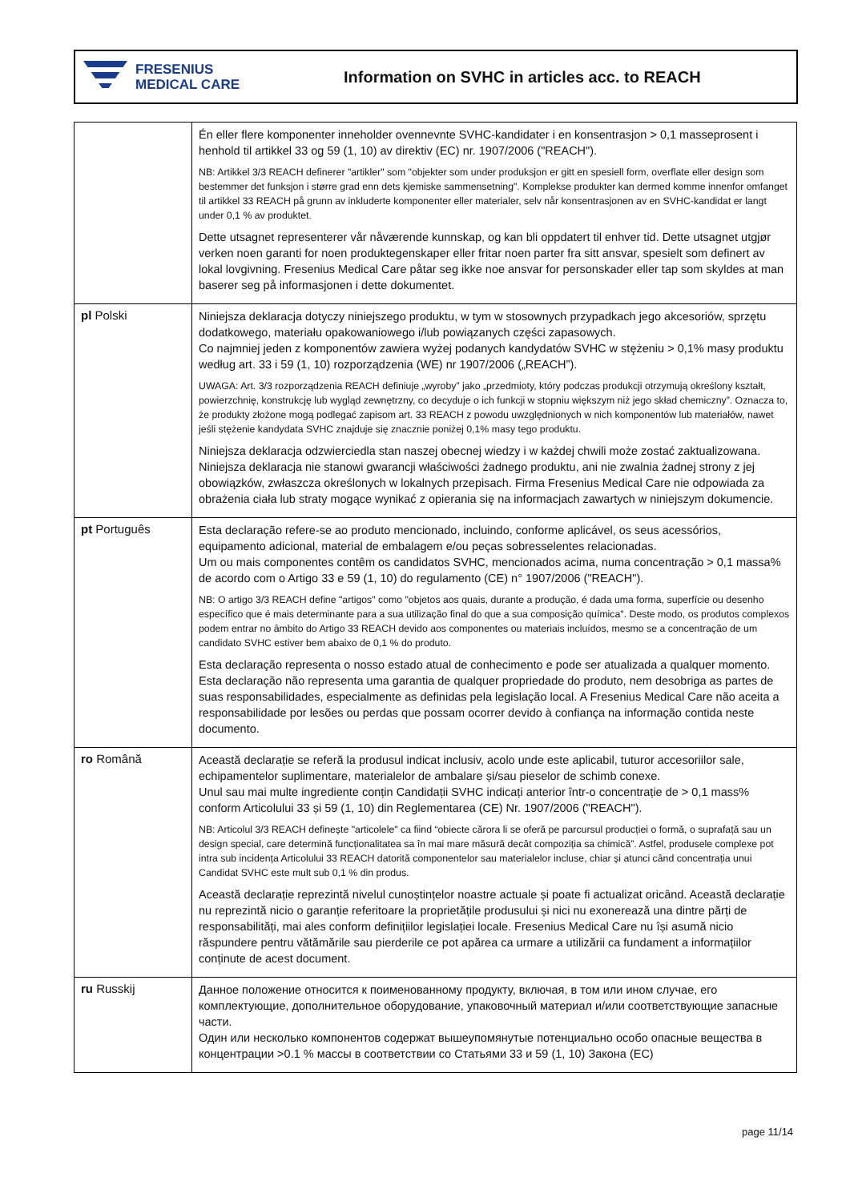FRESENIUS
MEDICAL CARE
Information on SVHC in articles acc. to REACH
| | Én eller flere komponenter inneholder ovennevnte SVHC-kandidater i en konsentrasjon > 0,1 masseprosent i henhold til artikkel 33 og 59 (1, 10) av direktiv (EC) nr. 1907/2006 ("REACH"). NB: Artikkel 3/3 REACH definerer "artikler" som "objekter som under produksjon er gitt en spesiell form, overflate eller design som bestemmer det funksjon i større grad enn dets kjemiske sammensetning". Komplekse produkter kan dermed komme innenfor omfanget til artikkel 33 REACH på grunn av inkluderte komponenter eller materialer, selv når konsentrasjonen av en SVHC-kandidat er langt under 0,1 % av produktet. Dette utsagnet representerer vår nåværende kunnskap, og kan bli oppdatert til enhver tid. Dette utsagnet utgjør verken noen garanti for noen produktegenskaper eller fritar noen parter fra sitt ansvar, spesielt som definert av lokal lovgivning. Fresenius Medical Care påtar seg ikke noe ansvar for personskader eller tap som skyldes at man baserer seg på informasjonen i dette dokumentet. |
| pl Polski | Niniejsza deklaracja dotyczy niniejszego produktu, w tym w stosownych przypadkach jego akcesoriów, sprzętu dodatkowego, materiału opakowaniowego i/lub powiązanych części zapasowych. Co najmniej jeden z komponentów zawiera wyżej podanych kandydatów SVHC w stężeniu > 0,1% masy produktu według art. 33 i 59 (1, 10) rozporządzenia (WE) nr 1907/2006 („REACH”). UWAGA: Art. 3/3 rozporządzenia REACH definiuje „wyroby” jako „przedmioty, który podczas produkcji otrzymują określony kształt, powierzchnię, konstrukcję lub wygląd zewnętrzny, co decyduje o ich funkcji w stopniu większym niż jego skład chemiczny”. Oznacza to, że produkty złożone mogą podlegać zapisom art. 33 REACH z powodu uwzględnionych w nich komponentów lub materiałów, nawet jeśli stężenie kandydata SVHC znajduje się znacznie poniżej 0,1% masy tego produktu. Niniejsza deklaracja odzwierciedla stan naszej obecnej wiedzy i w każdej chwili może zostać zaktualizowana. Niniejsza deklaracja nie stanowi gwarancji właściwości żadnego produktu, ani nie zwalnia żadnej strony z jej obowiązków, zwłaszcza określonych w lokalnych przepisach. Firma Fresenius Medical Care nie odpowiada za obrażenia ciała lub straty mogące wynikać z opierania się na informacjach zawartych w niniejszym dokumencie. |
| pt Português | Esta declaração refere-se ao produto mencionado, incluindo, conforme aplicável, os seus acessórios, equipamento adicional, material de embalagem e/ou peças sobresselentes relacionadas. Um ou mais componentes contêm os candidatos SVHC, mencionados acima, numa concentração > 0,1 massa% de acordo com o Artigo 33 e 59 (1, 10) do regulamento (CE) n° 1907/2006 ("REACH"). NB: O artigo 3/3 REACH define "artigos" como "objetos aos quais, durante a produção, é dada uma forma, superfície ou desenho específico que é mais determinante para a sua utilização final do que a sua composição química". Deste modo, os produtos complexos podem entrar no âmbito do Artigo 33 REACH devido aos componentes ou materiais incluídos, mesmo se a concentração de um candidato SVHC estiver bem abaixo de 0,1 % do produto. Esta declaração representa o nosso estado atual de conhecimento e pode ser atualizada a qualquer momento. Esta declaração não representa uma garantia de qualquer propriedade do produto, nem desobriga as partes de suas responsabilidades, especialmente as definidas pela legislação local. A Fresenius Medical Care não aceita a responsabilidade por lesões ou perdas que possam ocorrer devido à confiança na informação contida neste documento. |
| ro Română | Această declarație se referă la produsul indicat inclusiv, acolo unde este aplicabil, tuturor accesoriilor sale, echipamentelor suplimentare, materialelor de ambalare și/sau pieselor de schimb conexe. Unul sau mai multe ingrediente conțin Candidații SVHC indicați anterior într-o concentrație de > 0,1 mass% conform Articolului 33 și 59 (1, 10) din Reglementarea (CE) Nr. 1907/2006 ("REACH"). NB: Articolul 3/3 REACH definește "articolele" ca fiind “obiecte cărora li se oferă pe parcursul producției o formă, o suprafață sau un design special, care determină funcționalitatea sa în mai mare măsură decât compoziția sa chimică”. Astfel, produsele complexe pot intra sub incidența Articolului 33 REACH datorită componentelor sau materialelor incluse, chiar și atunci când concentrația unui Candidat SVHC este mult sub 0,1 % din produs. Această declarație reprezintă nivelul cunoștințelor noastre actuale și poate fi actualizat oricând. Această declarație nu reprezintă nicio o garanție referitoare la proprietățile produsului și nici nu exonerează una dintre părți de responsabilități, mai ales conform definițiilor legislației locale. Fresenius Medical Care nu își asumă nicio răspundere pentru vătămările sau pierderile ce pot apărea ca urmare a utilizării ca fundament a informațiilor conținute de acest document. |
| ru Russkij | Данное положение относится к поименованному продукту, включая, в том или ином случае, его комплектующие, дополнительное оборудование, упаковочный материал и/или соответствующие запасные части. Один или несколько компонентов содержат вышеупомянутые потенциально особо опасные вещества в концентрации >0.1 % массы в соответствии со Статьями 33 и 59 (1, 10) Закона (ЕС) |
page 11/14